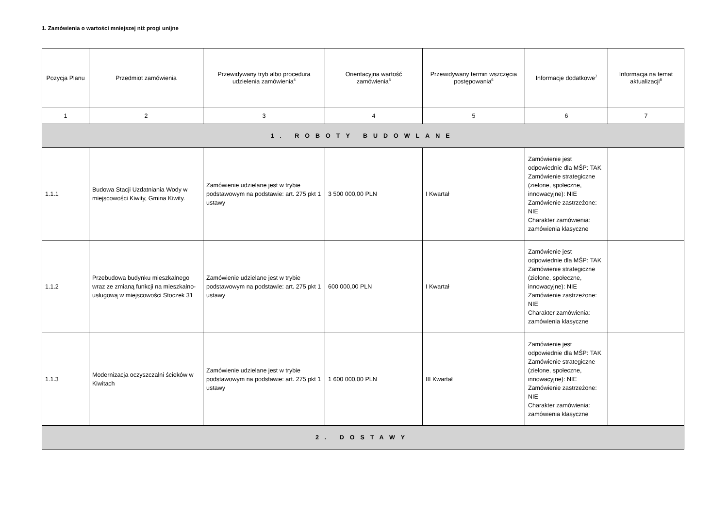1. Zamówienia o wartości mniejszej niż progi unijne
| Pozycja Planu | Przedmiot zamówienia | Przewidywany tryb albo procedura udzielenia zamówienia<sup>4</sup> | Orientacyjna wartość zamówienia<sup>5</sup> | Przewidywany termin wszczęcia postępowania<sup>6</sup> | Informacje dodatkowe<sup>7</sup> | Informacja na temat aktualizacji<sup>8</sup> |
| --- | --- | --- | --- | --- | --- | --- |
| 1 | 2 | 3 | 4 | 5 | 6 | 7 |
| 1. ROBOTY BUDOWLANE | | | | | | |
| 1.1.1 | Budowa Stacji Uzdatniania Wody w miejscowości Kiwity, Gmina Kiwity. | Zamówienie udzielane jest w trybie podstawowym na podstawie: art. 275 pkt 1 ustawy | 3 500 000,00 PLN | I Kwartał | Zamówienie jest odpowiednie dla MŚP: TAK Zamówienie strategiczne (zielone, społeczne, innowacyjne): NIE Zamówienie zastrzeżone: NIE Charakter zamówienia: zamówienia klasyczne | |
| 1.1.2 | Przebudowa budynku mieszkalnego wraz ze zmianą funkcji na mieszkalno-usługową w miejscowości Stoczek 31 | Zamówienie udzielane jest w trybie podstawowym na podstawie: art. 275 pkt 1 ustawy | 600 000,00 PLN | I Kwartał | Zamówienie jest odpowiednie dla MŚP: TAK Zamówienie strategiczne (zielone, społeczne, innowacyjne): NIE Zamówienie zastrzeżone: NIE Charakter zamówienia: zamówienia klasyczne | |
| 1.1.3 | Modernizacja oczyszczalni ścieków w Kiwitach | Zamówienie udzielane jest w trybie podstawowym na podstawie: art. 275 pkt 1 ustawy | 1 600 000,00 PLN | III Kwartał | Zamówienie jest odpowiednie dla MŚP: TAK Zamówienie strategiczne (zielone, społeczne, innowacyjne): NIE Zamówienie zastrzeżone: NIE Charakter zamówienia: zamówienia klasyczne | |
| 2. DOSTAWY | | | | | | |